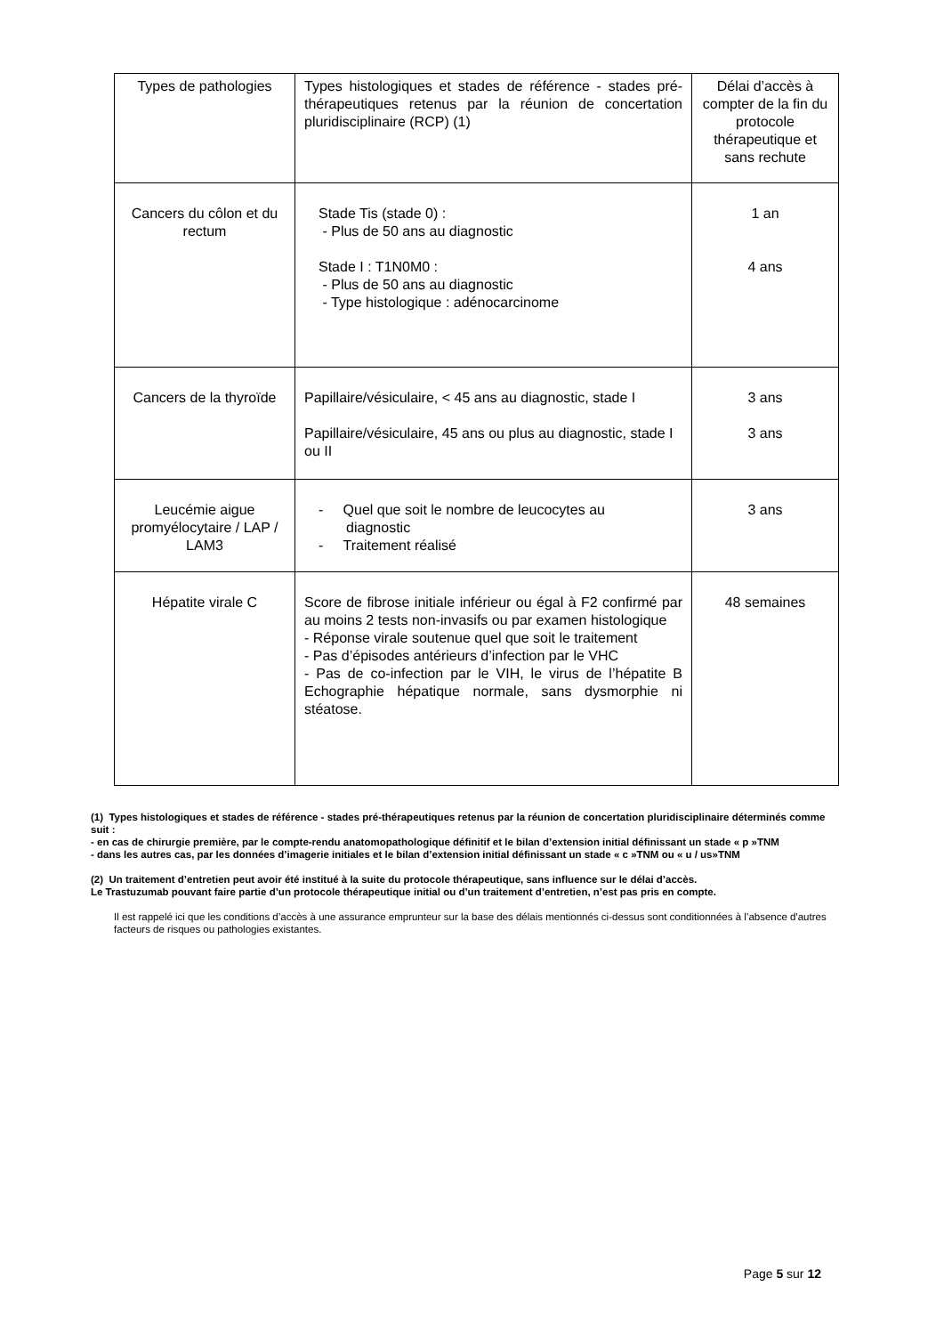| Types de pathologies | Types histologiques et stades de référence - stades pré-thérapeutiques retenus par la réunion de concertation pluridisciplinaire (RCP) (1) | Délai d’accès à compter de la fin du protocole thérapeutique et sans rechute |
| Cancers du côlon et du rectum | Stade Tis (stade 0) : - Plus de 50 ans au diagnostic Stade I : T1N0M0 : - Plus de 50 ans au diagnostic - Type histologique : adénocarcinome | 1 an 4 ans |
| Cancers de la thyroïde | Papillaire/vésiculaire, < 45 ans au diagnostic, stade I Papillaire/vésiculaire, 45 ans ou plus au diagnostic, stade I ou II | 3 ans 3 ans |
| Leucémie aigue promyélocytaire / LAP / LAM3 | - Quel que soit le nombre de leucocytes au diagnostic - Traitement réalisé | 3 ans |
| Hépatite virale C | Score de fibrose initiale inférieur ou égal à F2 confirmé par au moins 2 tests non-invasifs ou par examen histologique - Réponse virale soutenue quel que soit le traitement - Pas d’épisodes antérieurs d’infection par le VHC - Pas de co-infection par le VIH, le virus de l’hépatite B Echographie hépatique normale, sans dysmorphie ni stéatose. | 48 semaines |
(1) Types histologiques et stades de référence - stades pré-thérapeutiques retenus par la réunion de concertation pluridisciplinaire déterminés comme suit :
- en cas de chirurgie première, par le compte-rendu anatomopathologique définitif et le bilan d’extension initial définissant un stade « p »TNM
- dans les autres cas, par les données d’imagerie initiales et le bilan d’extension initial définissant un stade « c »TNM ou « u / us»TNM
(2) Un traitement d’entretien peut avoir été institué à la suite du protocole thérapeutique, sans influence sur le délai d’accès.
Le Trastuzumab pouvant faire partie d’un protocole thérapeutique initial ou d’un traitement d’entretien, n’est pas pris en compte.
Il est rappelé ici que les conditions d’accès à une assurance emprunteur sur la base des délais mentionnés ci-dessus sont conditionnées à l’absence d'autres facteurs de risques ou pathologies existantes.
Page 5 sur 12